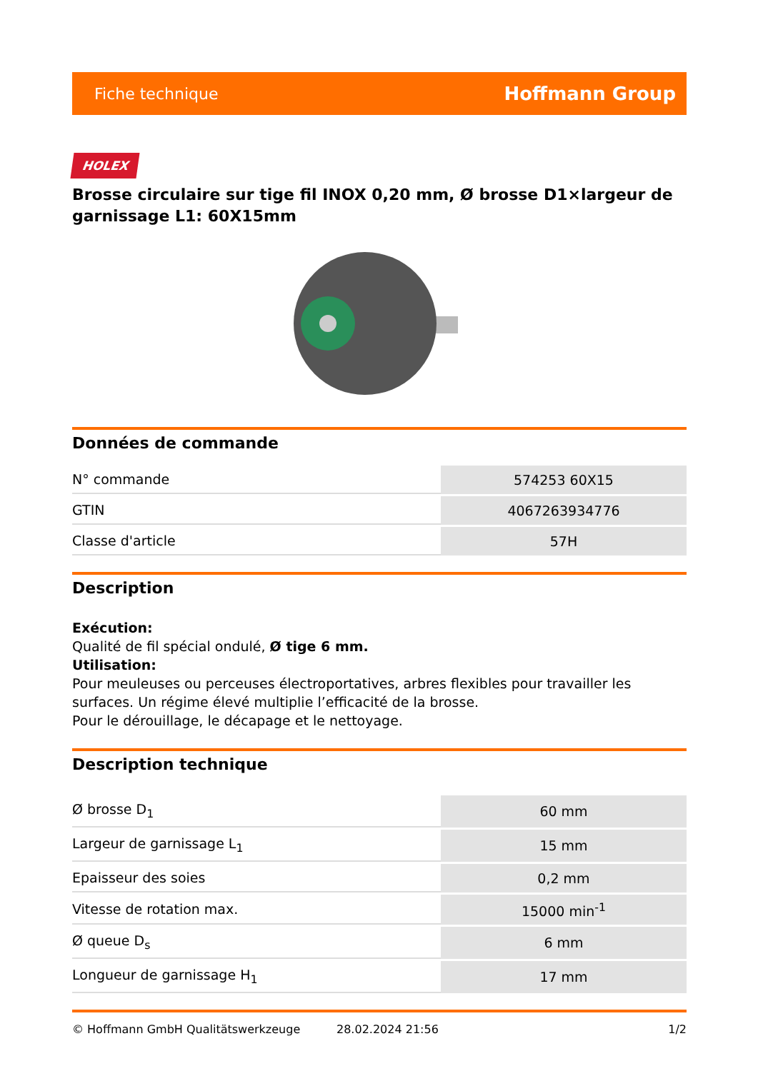Fiche technique Hoffmann Group
HOLEX
Brosse circulaire sur tige fil INOX 0,20 mm, Ø brosse D1×largeur de garnissage L1: 60X15mm
Données de commande
| N° commande | 574253 60X15 |
| GTIN | 4067263934776 |
| Classe d'article | 57H |
Description
Exécution:
Qualité de fil spécial ondulé, Ø tige 6 mm.
Utilisation:
Pour meuleuses ou perceuses électroportatives, arbres flexibles pour travailler les surfaces. Un régime élevé multiplie l’efficacité de la brosse.
Pour le dérouillage, le décapage et le nettoyage.
Description technique
| Ø brosse D<sub>1</sub> | 60 mm |
| Largeur de garnissage L<sub>1</sub> | 15 mm |
| Epaisseur des soies | 0,2 mm |
| Vitesse de rotation max. | 15000 min<sup>-1</sup> |
| Ø queue D<sub>s</sub> | 6 mm |
| Longueur de garnissage H<sub>1</sub> | 17 mm |
© Hoffmann GmbH Qualitätswerkzeuge 28.02.2024 21:56 1/2